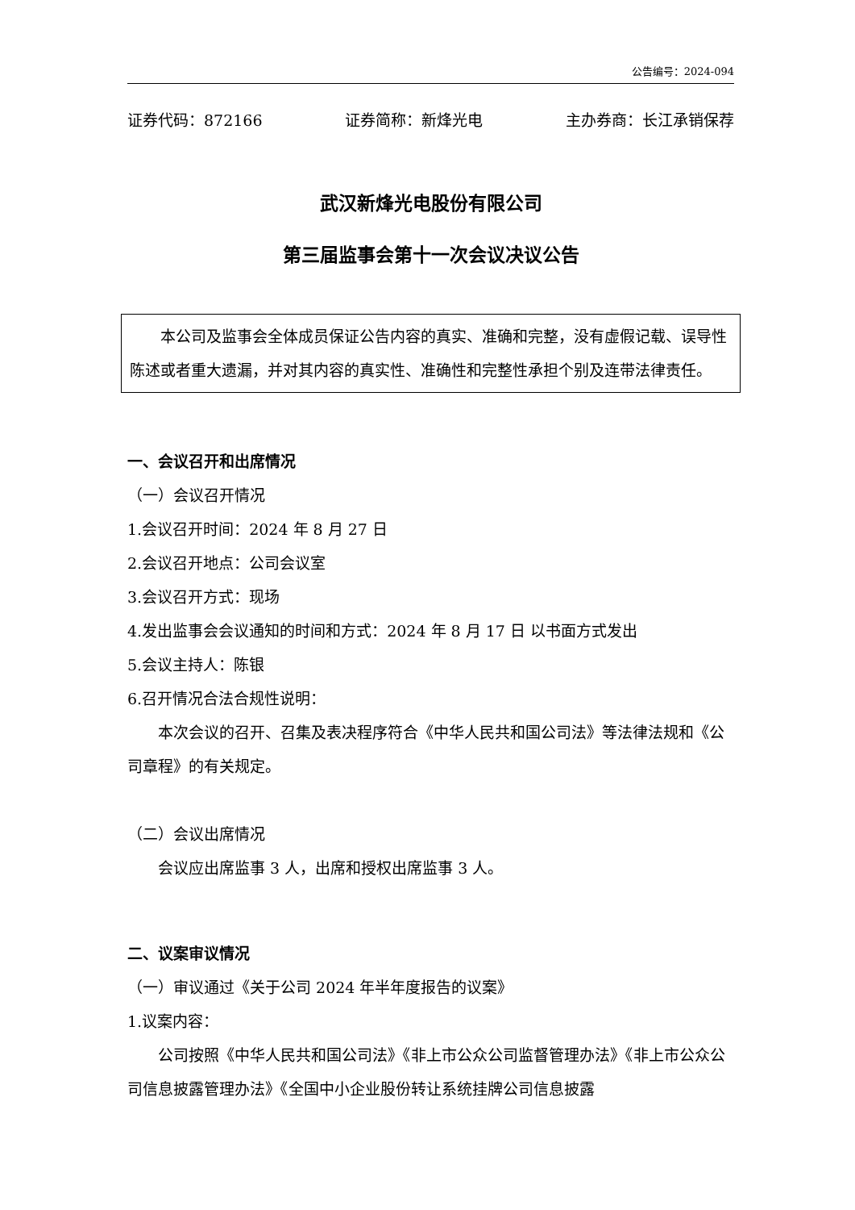公告编号：2024-094
证券代码：872166 证券简称：新烽光电 主办券商：长江承销保荐
武汉新烽光电股份有限公司
第三届监事会第十一次会议决议公告
本公司及监事会全体成员保证公告内容的真实、准确和完整，没有虚假记载、误导性陈述或者重大遗漏，并对其内容的真实性、准确性和完整性承担个别及连带法律责任。
一、会议召开和出席情况
（一）会议召开情况
1.会议召开时间：2024 年 8 月 27 日
2.会议召开地点：公司会议室
3.会议召开方式：现场
4.发出监事会会议通知的时间和方式：2024 年 8 月 17 日 以书面方式发出
5.会议主持人：陈银
6.召开情况合法合规性说明：
本次会议的召开、召集及表决程序符合《中华人民共和国公司法》等法律法规和《公司章程》的有关规定。
（二）会议出席情况
会议应出席监事 3 人，出席和授权出席监事 3 人。
二、议案审议情况
（一）审议通过《关于公司 2024 年半年度报告的议案》
1.议案内容：
公司按照《中华人民共和国公司法》《非上市公众公司监督管理办法》《非上市公众公司信息披露管理办法》《全国中小企业股份转让系统挂牌公司信息披露